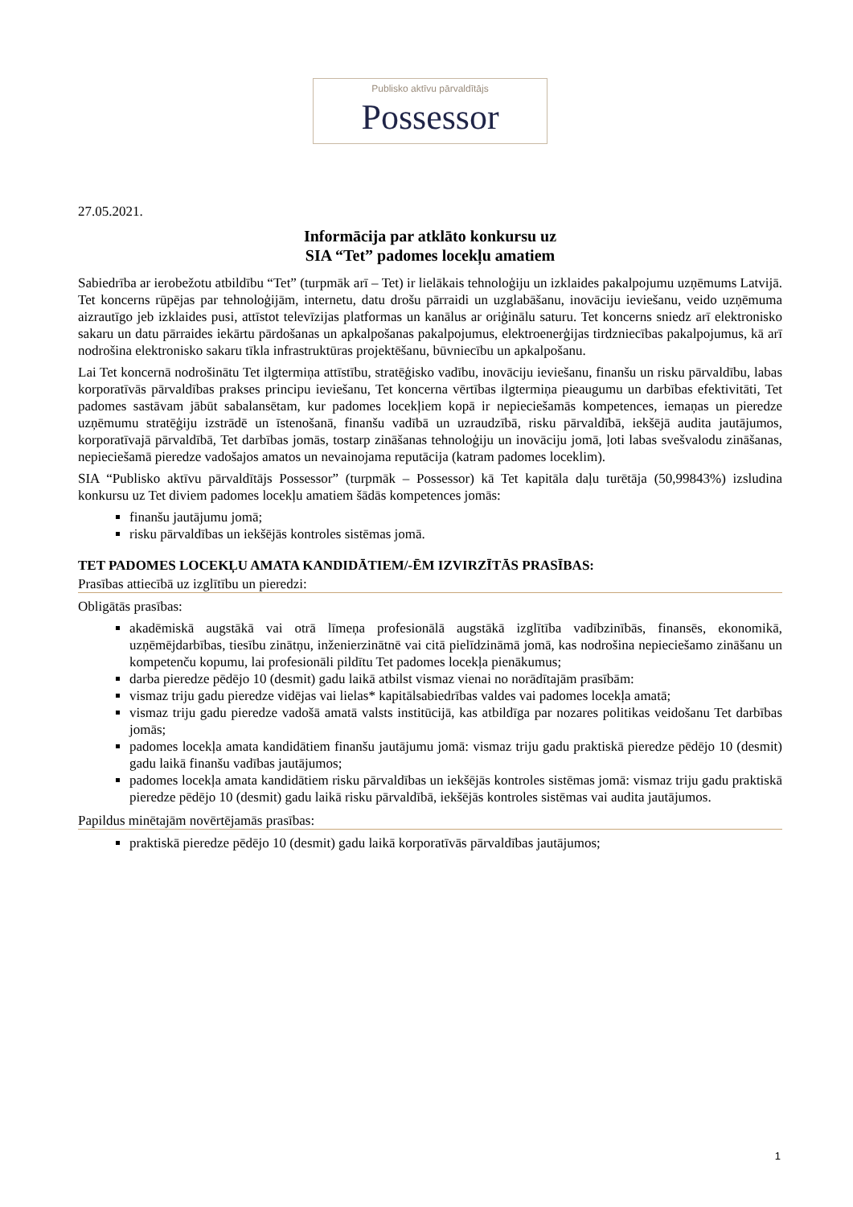Publisko aktīvu pārvaldītājs
Possessor
27.05.2021.
Informācija par atklāto konkursu uz
SIA “Tet” padomes locekļu amatiem
Sabiedrība ar ierobežotu atbildību “Tet” (turpmāk arī – Tet) ir lielākais tehnoloģiju un izklaides pakalpojumu uzņēmums Latvijā. Tet koncerns rūpējas par tehnoloģijām, internetu, datu drošu pārraidi un uzglabāšanu, inovāciju ieviešanu, veido uzņēmuma aizrautīgo jeb izklaides pusi, attīstot televīzijas platformas un kanālus ar oriģinālu saturu. Tet koncerns sniedz arī elektronisko sakaru un datu pārraides iekārtu pārdošanas un apkalpošanas pakalpojumus, elektroenerģijas tirdzniecības pakalpojumus, kā arī nodrošina elektronisko sakaru tīkla infrastruktūras projektēšanu, būvniecību un apkalpošanu.
Lai Tet koncernā nodrošinātu Tet ilgtermiņa attīstību, stratēģisko vadību, inovāciju ieviešanu, finanšu un risku pārvaldību, labas korporatīvās pārvaldības prakses principu ieviešanu, Tet koncerna vērtības ilgtermiņa pieaugumu un darbības efektivitāti, Tet padomes sastāvam jābūt sabalansētam, kur padomes locekļiem kopā ir nepieciešamās kompetences, iemaņas un pieredze uzņēmumu stratēģiju izstrādē un īstenošanā, finanšu vadībā un uzraudzībā, risku pārvaldībā, iekšējā audita jautājumos, korporatīvajā pārvaldībā, Tet darbības jomās, tostarp zināšanas tehnoloģiju un inovāciju jomā, ļoti labas svešvalodu zināšanas, nepieciešamā pieredze vadošajos amatos un nevainojama reputācija (katram padomes loceklim).
SIA “Publisko aktīvu pārvaldītājs Possessor” (turpmāk – Possessor) kā Tet kapitāla daļu turētāja (50,99843%) izsludina konkursu uz Tet diviem padomes locekļu amatiem šādās kompetences jomās:
finanšu jautājumu jomā;
risku pārvaldības un iekšējās kontroles sistēmas jomā.
TET PADOMES LOCEKĻU AMATA KANDIDĀTIEM/-ĒM IZVIRZĪTĀS PRASĪBAS:
Prasības attiecībā uz izglītību un pieredzi:
Obligātās prasības:
akadēmiskā augstākā vai otrā līmeņa profesionālā augstākā izglītība vadībzinībās, finansēs, ekonomikā, uzņēmējdarbības, tiesību zinātņu, inženierzinātnē vai citā pielīdzināmā jomā, kas nodrošina nepieciešamo zināšanu un kompetenču kopumu, lai profesionāli pildītu Tet padomes locekļa pienākumus;
darba pieredze pēdējo 10 (desmit) gadu laikā atbilst vismaz vienai no norādītajām prasībām:
vismaz triju gadu pieredze vidējas vai lielas* kapitālsabiedrības valdes vai padomes locekļa amatā;
vismaz triju gadu pieredze vadošā amatā valsts institūcijā, kas atbildīga par nozares politikas veidošanu Tet darbības jomās;
padomes locekļa amata kandidātiem finanšu jautājumu jomā: vismaz triju gadu praktiskā pieredze pēdējo 10 (desmit) gadu laikā finanšu vadības jautājumos;
padomes locekļa amata kandidātiem risku pārvaldības un iekšējās kontroles sistēmas jomā: vismaz triju gadu praktiskā pieredze pēdējo 10 (desmit) gadu laikā risku pārvaldībā, iekšējās kontroles sistēmas vai audita jautājumos.
Papildus minētajām novērtējamās prasības:
praktiskā pieredze pēdējo 10 (desmit) gadu laikā korporatīvās pārvaldības jautājumos;
1